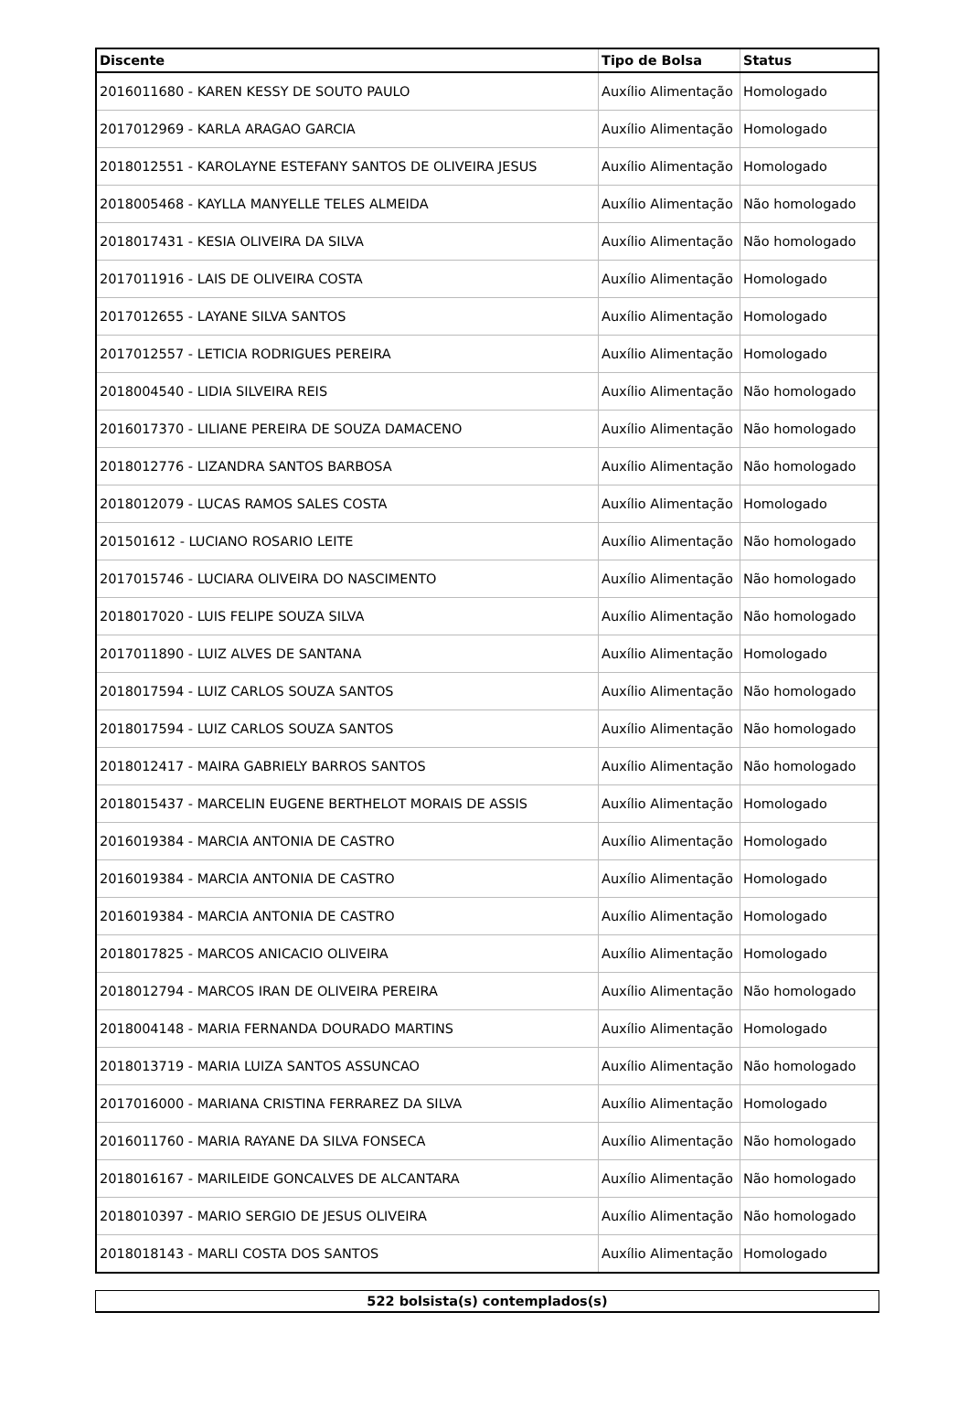| Discente | Tipo de Bolsa | Status |
| --- | --- | --- |
| 2016011680 - KAREN KESSY DE SOUTO PAULO | Auxílio Alimentação | Homologado |
| 2017012969 - KARLA ARAGAO GARCIA | Auxílio Alimentação | Homologado |
| 2018012551 - KAROLAYNE ESTEFANY SANTOS DE OLIVEIRA JESUS | Auxílio Alimentação | Homologado |
| 2018005468 - KAYLLA MANYELLE TELES ALMEIDA | Auxílio Alimentação | Não homologado |
| 2018017431 - KESIA OLIVEIRA DA SILVA | Auxílio Alimentação | Não homologado |
| 2017011916 - LAIS DE OLIVEIRA COSTA | Auxílio Alimentação | Homologado |
| 2017012655 - LAYANE SILVA SANTOS | Auxílio Alimentação | Homologado |
| 2017012557 - LETICIA RODRIGUES PEREIRA | Auxílio Alimentação | Homologado |
| 2018004540 - LIDIA SILVEIRA REIS | Auxílio Alimentação | Não homologado |
| 2016017370 - LILIANE PEREIRA DE SOUZA DAMACENO | Auxílio Alimentação | Não homologado |
| 2018012776 - LIZANDRA SANTOS BARBOSA | Auxílio Alimentação | Não homologado |
| 2018012079 - LUCAS RAMOS SALES COSTA | Auxílio Alimentação | Homologado |
| 201501612 - LUCIANO ROSARIO LEITE | Auxílio Alimentação | Não homologado |
| 2017015746 - LUCIARA OLIVEIRA DO NASCIMENTO | Auxílio Alimentação | Não homologado |
| 2018017020 - LUIS FELIPE SOUZA SILVA | Auxílio Alimentação | Não homologado |
| 2017011890 - LUIZ ALVES DE SANTANA | Auxílio Alimentação | Homologado |
| 2018017594 - LUIZ CARLOS SOUZA SANTOS | Auxílio Alimentação | Não homologado |
| 2018017594 - LUIZ CARLOS SOUZA SANTOS | Auxílio Alimentação | Não homologado |
| 2018012417 - MAIRA GABRIELY BARROS SANTOS | Auxílio Alimentação | Não homologado |
| 2018015437 - MARCELIN EUGENE BERTHELOT MORAIS DE ASSIS | Auxílio Alimentação | Homologado |
| 2016019384 - MARCIA ANTONIA DE CASTRO | Auxílio Alimentação | Homologado |
| 2016019384 - MARCIA ANTONIA DE CASTRO | Auxílio Alimentação | Homologado |
| 2016019384 - MARCIA ANTONIA DE CASTRO | Auxílio Alimentação | Homologado |
| 2018017825 - MARCOS ANICACIO OLIVEIRA | Auxílio Alimentação | Homologado |
| 2018012794 - MARCOS IRAN DE OLIVEIRA PEREIRA | Auxílio Alimentação | Não homologado |
| 2018004148 - MARIA FERNANDA DOURADO MARTINS | Auxílio Alimentação | Homologado |
| 2018013719 - MARIA LUIZA SANTOS ASSUNCAO | Auxílio Alimentação | Não homologado |
| 2017016000 - MARIANA CRISTINA FERRAREZ DA SILVA | Auxílio Alimentação | Homologado |
| 2016011760 - MARIA RAYANE DA SILVA FONSECA | Auxílio Alimentação | Não homologado |
| 2018016167 - MARILEIDE GONCALVES DE ALCANTARA | Auxílio Alimentação | Não homologado |
| 2018010397 - MARIO SERGIO DE JESUS OLIVEIRA | Auxílio Alimentação | Não homologado |
| 2018018143 - MARLI COSTA DOS SANTOS | Auxílio Alimentação | Homologado |
| 522 bolsista(s) contemplados(s) |